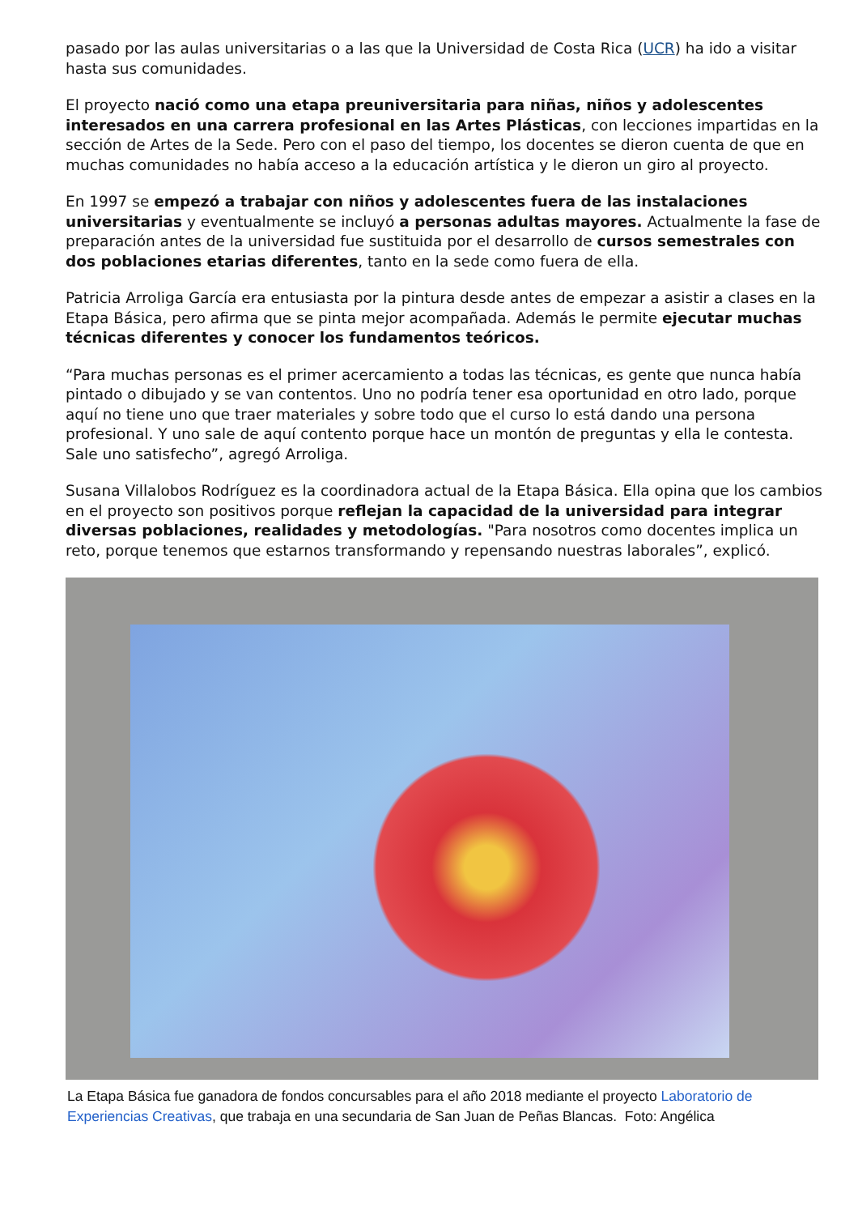pasado por las aulas universitarias o a las que la Universidad de Costa Rica (UCR) ha ido a visitar hasta sus comunidades.
El proyecto nació como una etapa preuniversitaria para niñas, niños y adolescentes interesados en una carrera profesional en las Artes Plásticas, con lecciones impartidas en la sección de Artes de la Sede. Pero con el paso del tiempo, los docentes se dieron cuenta de que en muchas comunidades no había acceso a la educación artística y le dieron un giro al proyecto.
En 1997 se empezó a trabajar con niños y adolescentes fuera de las instalaciones universitarias y eventualmente se incluyó a personas adultas mayores. Actualmente la fase de preparación antes de la universidad fue sustituida por el desarrollo de cursos semestrales con dos poblaciones etarias diferentes, tanto en la sede como fuera de ella.
Patricia Arroliga García era entusiasta por la pintura desde antes de empezar a asistir a clases en la Etapa Básica, pero afirma que se pinta mejor acompañada. Además le permite ejecutar muchas técnicas diferentes y conocer los fundamentos teóricos.
“Para muchas personas es el primer acercamiento a todas las técnicas, es gente que nunca había pintado o dibujado y se van contentos. Uno no podría tener esa oportunidad en otro lado, porque aquí no tiene uno que traer materiales y sobre todo que el curso lo está dando una persona profesional. Y uno sale de aquí contento porque hace un montón de preguntas y ella le contesta. Sale uno satisfecho”, agregó Arroliga.
Susana Villalobos Rodríguez es la coordinadora actual de la Etapa Básica. Ella opina que los cambios en el proyecto son positivos porque reflejan la capacidad de la universidad para integrar diversas poblaciones, realidades y metodologías. "Para nosotros como docentes implica un reto, porque tenemos que estarnos transformando y repensando nuestras laborales”, explicó.
La Etapa Básica fue ganadora de fondos concursables para el año 2018 mediante el proyecto Laboratorio de Experiencias Creativas, que trabaja en una secundaria de San Juan de Peñas Blancas. Foto: Angélica